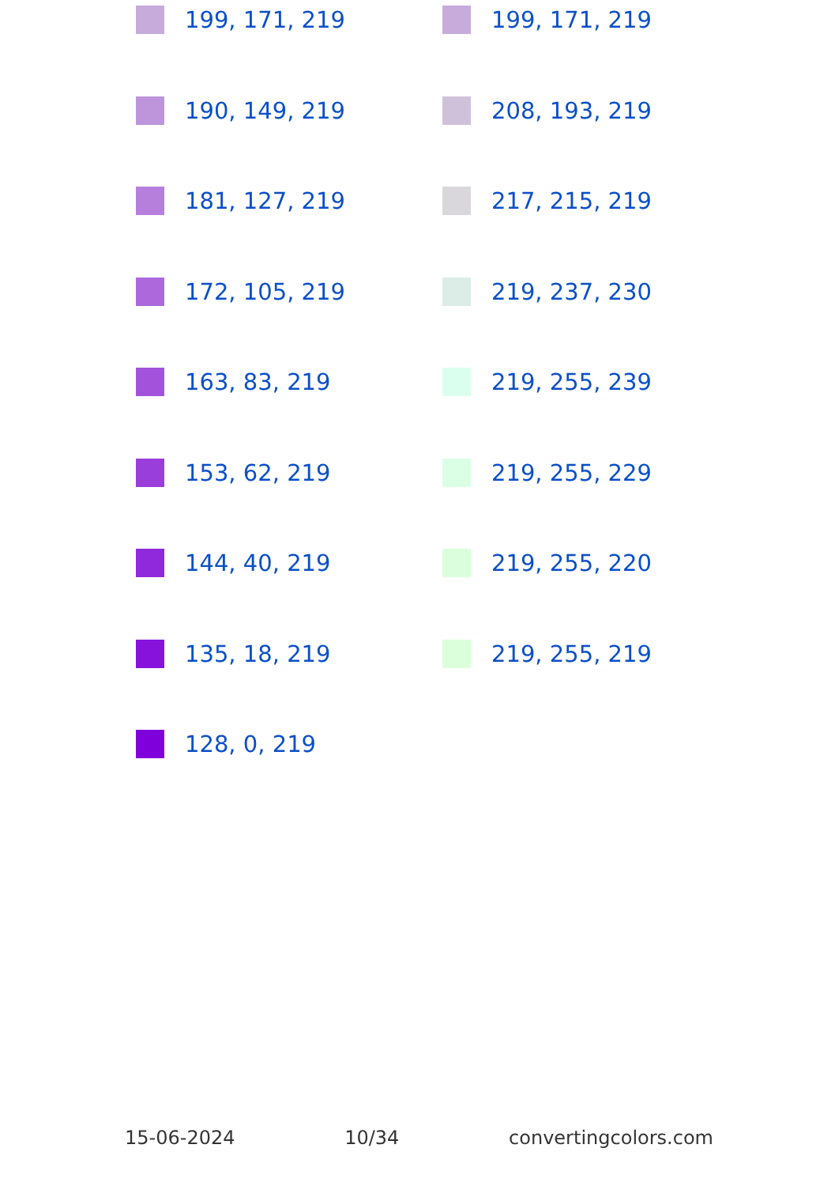199, 171, 219 199, 171, 219
190, 149, 219 208, 193, 219
181, 127, 219 217, 215, 219
172, 105, 219 219, 237, 230
163, 83, 219 219, 255, 239
153, 62, 219 219, 255, 229
144, 40, 219 219, 255, 220
135, 18, 219 219, 255, 219
128, 0, 219
15-06-2024 10/34 convertingcolors.com